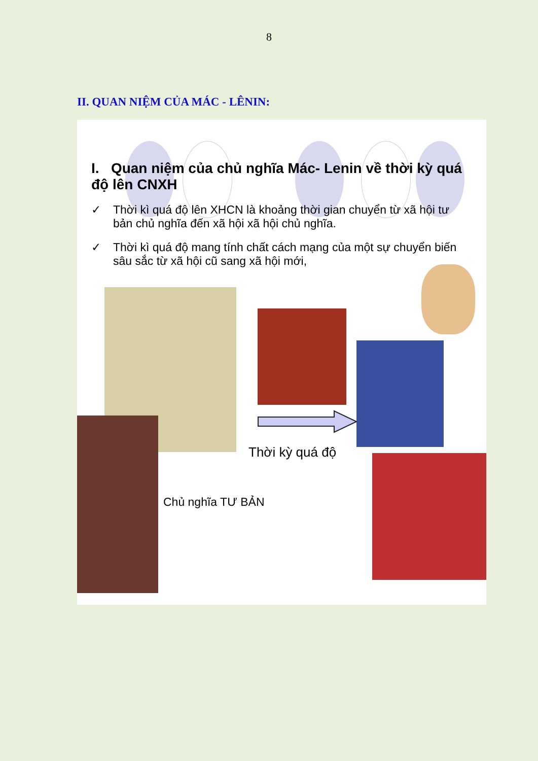8
II. QUAN NIỆM CỦA MÁC - LÊNIN:
I. Quan niệm của chủ nghĩa Mác- Lenin về thời kỳ quá độ lên CNXH
✓ Thời kì quá độ lên XHCN là khoảng thời gian chuyển từ xã hội tư bản chủ nghĩa đến xã hội xã hội chủ nghĩa.
✓ Thời kì quá độ mang tính chất cách mạng của một sự chuyển biến sâu sắc từ xã hội cũ sang xã hội mới,
Thời kỳ quá độ
Chủ nghĩa TƯ BẢN